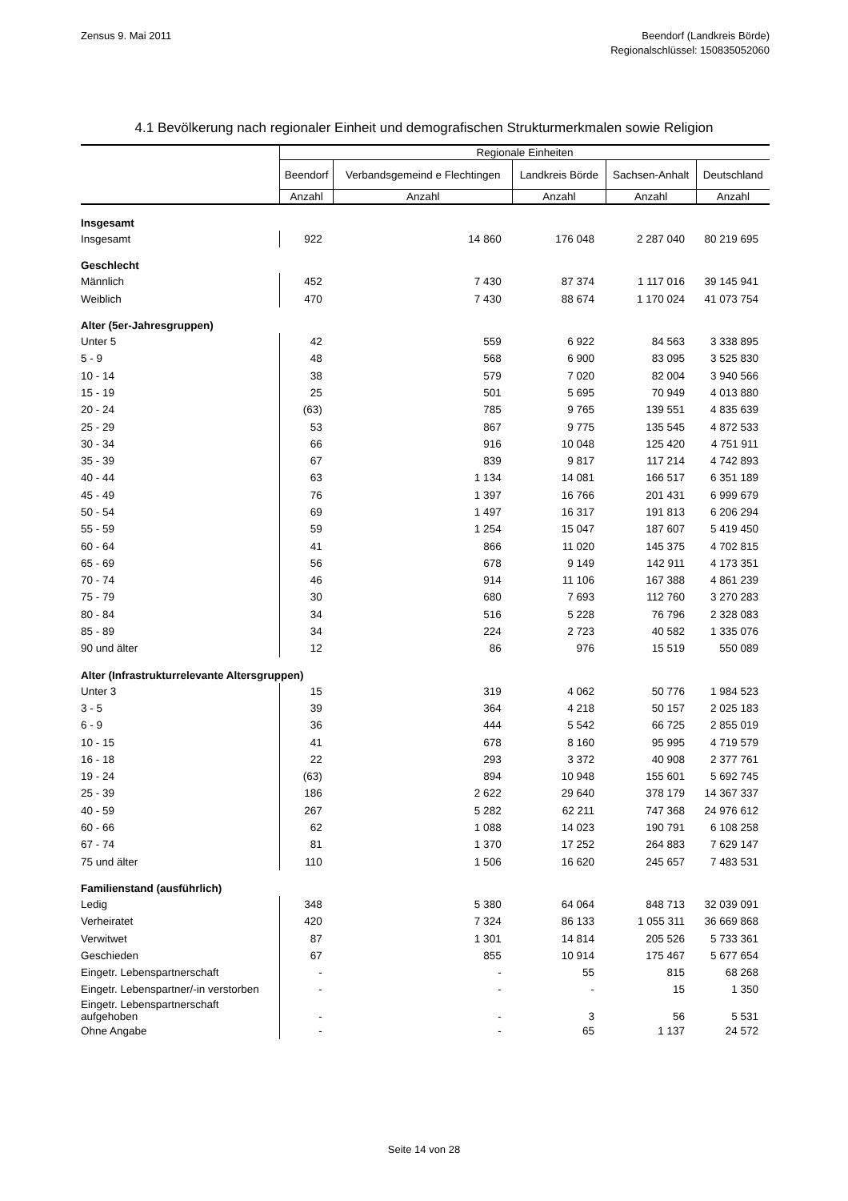Zensus 9. Mai 2011 Beendorf (Landkreis Börde)
Regionalschlüssel: 150835052060
4.1 Bevölkerung nach regionaler Einheit und demografischen Strukturmerkmalen sowie Religion
| | Regionale Einheiten | | | | |
| --- | --- | --- | --- | --- | --- |
| | Beendorf | Verbandsgemeind e Flechtingen | Landkreis Börde | Sachsen-Anhalt | Deutschland |
| | Anzahl | Anzahl | Anzahl | Anzahl | Anzahl |
| Insgesamt | | | | | |
| Insgesamt | 922 | 14 860 | 176 048 | 2 287 040 | 80 219 695 |
| Geschlecht | | | | | |
| Männlich | 452 | 7 430 | 87 374 | 1 117 016 | 39 145 941 |
| Weiblich | 470 | 7 430 | 88 674 | 1 170 024 | 41 073 754 |
| Alter (5er-Jahresgruppen) | | | | | |
| Unter 5 | 42 | 559 | 6 922 | 84 563 | 3 338 895 |
| 5 - 9 | 48 | 568 | 6 900 | 83 095 | 3 525 830 |
| 10 - 14 | 38 | 579 | 7 020 | 82 004 | 3 940 566 |
| 15 - 19 | 25 | 501 | 5 695 | 70 949 | 4 013 880 |
| 20 - 24 | (63) | 785 | 9 765 | 139 551 | 4 835 639 |
| 25 - 29 | 53 | 867 | 9 775 | 135 545 | 4 872 533 |
| 30 - 34 | 66 | 916 | 10 048 | 125 420 | 4 751 911 |
| 35 - 39 | 67 | 839 | 9 817 | 117 214 | 4 742 893 |
| 40 - 44 | 63 | 1 134 | 14 081 | 166 517 | 6 351 189 |
| 45 - 49 | 76 | 1 397 | 16 766 | 201 431 | 6 999 679 |
| 50 - 54 | 69 | 1 497 | 16 317 | 191 813 | 6 206 294 |
| 55 - 59 | 59 | 1 254 | 15 047 | 187 607 | 5 419 450 |
| 60 - 64 | 41 | 866 | 11 020 | 145 375 | 4 702 815 |
| 65 - 69 | 56 | 678 | 9 149 | 142 911 | 4 173 351 |
| 70 - 74 | 46 | 914 | 11 106 | 167 388 | 4 861 239 |
| 75 - 79 | 30 | 680 | 7 693 | 112 760 | 3 270 283 |
| 80 - 84 | 34 | 516 | 5 228 | 76 796 | 2 328 083 |
| 85 - 89 | 34 | 224 | 2 723 | 40 582 | 1 335 076 |
| 90 und älter | 12 | 86 | 976 | 15 519 | 550 089 |
| Alter (Infrastrukturrelevante Altersgruppen) | | | | | |
| Unter 3 | 15 | 319 | 4 062 | 50 776 | 1 984 523 |
| 3 - 5 | 39 | 364 | 4 218 | 50 157 | 2 025 183 |
| 6 - 9 | 36 | 444 | 5 542 | 66 725 | 2 855 019 |
| 10 - 15 | 41 | 678 | 8 160 | 95 995 | 4 719 579 |
| 16 - 18 | 22 | 293 | 3 372 | 40 908 | 2 377 761 |
| 19 - 24 | (63) | 894 | 10 948 | 155 601 | 5 692 745 |
| 25 - 39 | 186 | 2 622 | 29 640 | 378 179 | 14 367 337 |
| 40 - 59 | 267 | 5 282 | 62 211 | 747 368 | 24 976 612 |
| 60 - 66 | 62 | 1 088 | 14 023 | 190 791 | 6 108 258 |
| 67 - 74 | 81 | 1 370 | 17 252 | 264 883 | 7 629 147 |
| 75 und älter | 110 | 1 506 | 16 620 | 245 657 | 7 483 531 |
| Familienstand (ausführlich) | | | | | |
| Ledig | 348 | 5 380 | 64 064 | 848 713 | 32 039 091 |
| Verheiratet | 420 | 7 324 | 86 133 | 1 055 311 | 36 669 868 |
| Verwitwet | 87 | 1 301 | 14 814 | 205 526 | 5 733 361 |
| Geschieden | 67 | 855 | 10 914 | 175 467 | 5 677 654 |
| Eingetr. Lebenspartnerschaft | - | - | 55 | 815 | 68 268 |
| Eingetr. Lebenspartner/-in verstorben | - | - | - | 15 | 1 350 |
| Eingetr. Lebenspartnerschaft aufgehoben | - | - | 3 | 56 | 5 531 |
| Ohne Angabe | - | - | 65 | 1 137 | 24 572 |
Seite 14 von 28